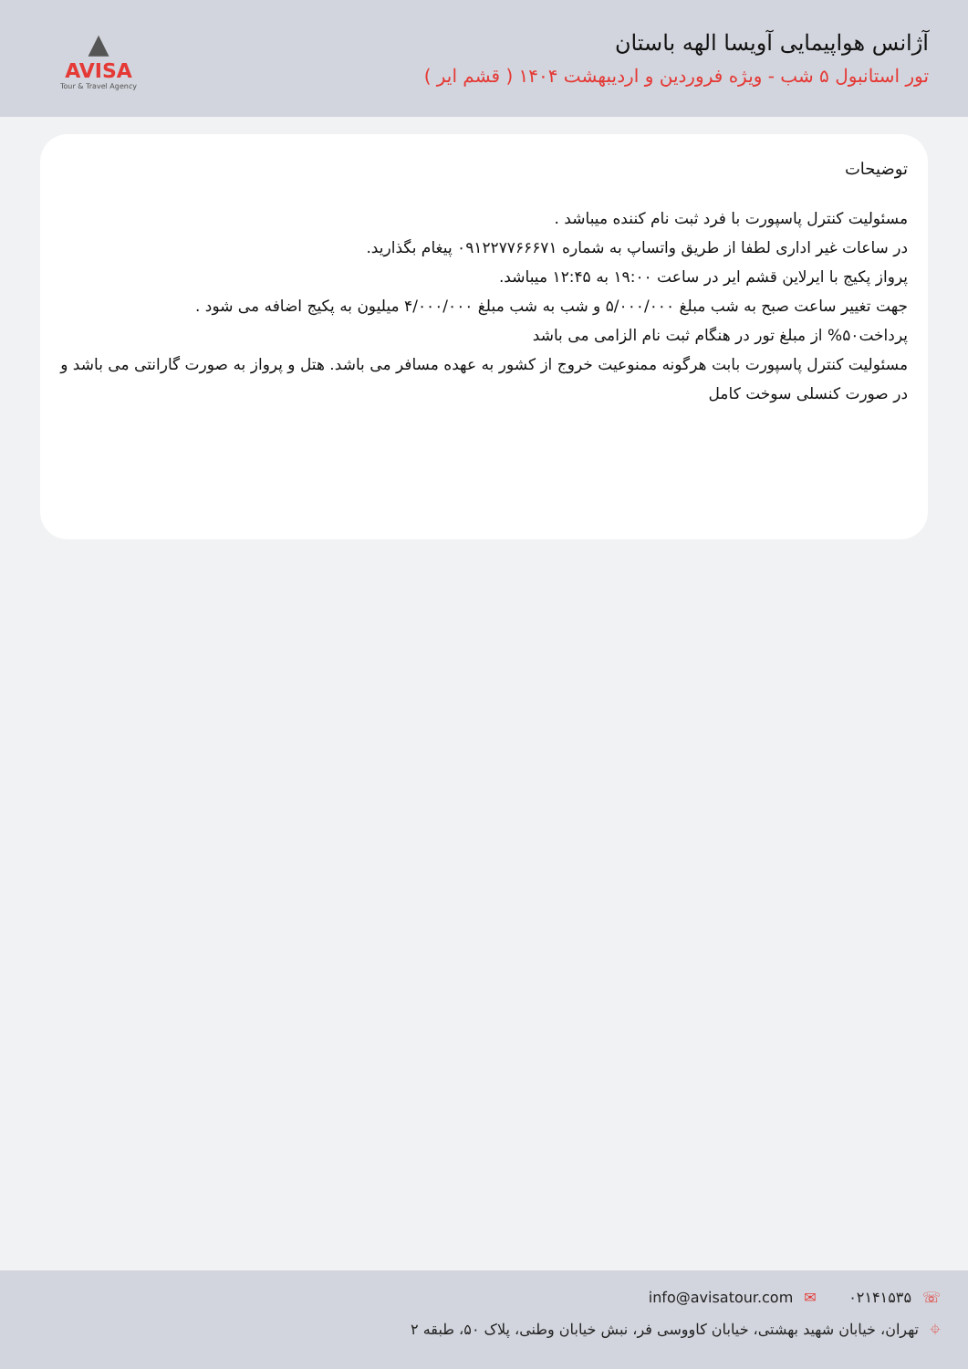آژانس هواپیمایی آویسا الهه باستان
تور استانبول ۵ شب - ویژه فروردین و اردیبهشت ۱۴۰۴ ( قشم ایر )
▲
AVISA
Tour & Travel Agency
توضیحات
مسئولیت کنترل پاسپورت با فرد ثبت نام کننده میباشد .
در ساعات غیر اداری لطفا از طریق واتساپ به شماره ۰۹۱۲۲۷۷۶۶۶۷۱ پیغام بگذارید.
پرواز پکیج با ایرلاین قشم ایر در ساعت ۱۹:۰۰ به ۱۲:۴۵ میباشد.
جهت تغییر ساعت صبح به شب مبلغ ۵/۰۰۰/۰۰۰ و شب به شب مبلغ ۴/۰۰۰/۰۰۰ میلیون به پکیج اضافه می شود .
پرداخت۵۰% از مبلغ تور در هنگام ثبت نام الزامی می باشد
مسئولیت کنترل پاسپورت بابت هرگونه ممنوعیت خروج از کشور به عهده مسافر می باشد. هتل و پرواز به صورت گارانتی می باشد و در صورت کنسلی سوخت کامل
☏۰۲۱۴۱۵۳۵ ✉info@avisatour.com
⌖تهران، خیابان شهید بهشتی، خیابان کاووسی فر، نبش خیابان وطنی، پلاک ۵۰، طبقه ۲